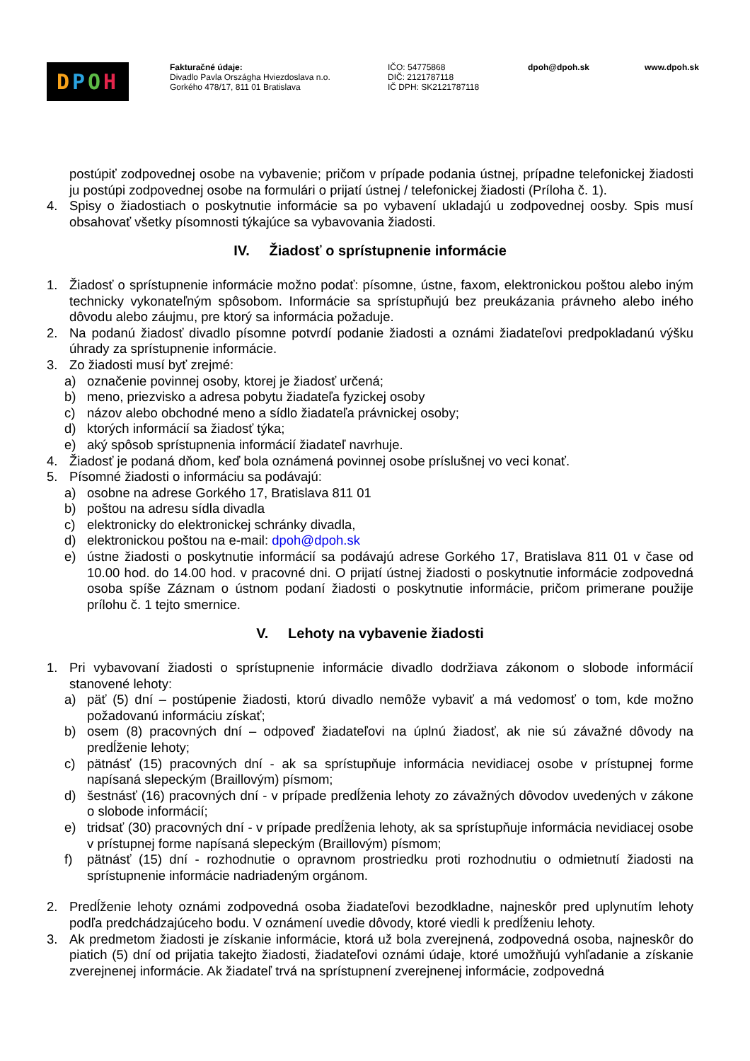DPOH
Fakturačné údaje:
Divadlo Pavla Országha Hviezdoslava n.o.
Gorkého 478/17, 811 01 Bratislava
IČO: 54775868
DIČ: 2121787118
IČ DPH: SK2121787118
dpoh@dpoh.sk www.dpoh.sk
postúpiť zodpovednej osobe na vybavenie; pričom v prípade podania ústnej, prípadne telefonickej žiadosti ju postúpi zodpovednej osobe na formulári o prijatí ústnej / telefonickej žiadosti (Príloha č. 1).
4. Spisy o žiadostiach o poskytnutie informácie sa po vybavení ukladajú u zodpovednej oosby. Spis musí obsahovať všetky písomnosti týkajúce sa vybavovania žiadosti.
IV. Žiadosť o sprístupnenie informácie
1. Žiadosť o sprístupnenie informácie možno podať: písomne, ústne, faxom, elektronickou poštou alebo iným technicky vykonateľným spôsobom. Informácie sa sprístupňujú bez preukázania právneho alebo iného dôvodu alebo záujmu, pre ktorý sa informácia požaduje.
2. Na podanú žiadosť divadlo písomne potvrdí podanie žiadosti a oznámi žiadateľovi predpokladanú výšku úhrady za sprístupnenie informácie.
3. Zo žiadosti musí byť zrejmé:
a) označenie povinnej osoby, ktorej je žiadosť určená;
b) meno, priezvisko a adresa pobytu žiadateľa fyzickej osoby
c) názov alebo obchodné meno a sídlo žiadateľa právnickej osoby;
d) ktorých informácií sa žiadosť týka;
e) aký spôsob sprístupnenia informácií žiadateľ navrhuje.
4. Žiadosť je podaná dňom, keď bola oznámená povinnej osobe príslušnej vo veci konať.
5. Písomné žiadosti o informáciu sa podávajú:
a) osobne na adrese Gorkého 17, Bratislava 811 01
b) poštou na adresu sídla divadla
c) elektronicky do elektronickej schránky divadla,
d) elektronickou poštou na e-mail: dpoh@dpoh.sk
e) ústne žiadosti o poskytnutie informácií sa podávajú adrese Gorkého 17, Bratislava 811 01 v čase od 10.00 hod. do 14.00 hod. v pracovné dni. O prijatí ústnej žiadosti o poskytnutie informácie zodpovedná osoba spíše Záznam o ústnom podaní žiadosti o poskytnutie informácie, pričom primerane použije prílohu č. 1 tejto smernice.
V. Lehoty na vybavenie žiadosti
1. Pri vybavovaní žiadosti o sprístupnenie informácie divadlo dodržiava zákonom o slobode informácií stanovené lehoty:
a) päť (5) dní – postúpenie žiadosti, ktorú divadlo nemôže vybaviť a má vedomosť o tom, kde možno požadovanú informáciu získať;
b) osem (8) pracovných dní – odpoveď žiadateľovi na úplnú žiadosť, ak nie sú závažné dôvody na predĺženie lehoty;
c) pätnásť (15) pracovných dní - ak sa sprístupňuje informácia nevidiacej osobe v prístupnej forme napísaná slepeckým (Braillovým) písmom;
d) šestnásť (16) pracovných dní - v prípade predĺženia lehoty zo závažných dôvodov uvedených v zákone o slobode informácií;
e) tridsať (30) pracovných dní - v prípade predĺženia lehoty, ak sa sprístupňuje informácia nevidiacej osobe v prístupnej forme napísaná slepeckým (Braillovým) písmom;
f) pätnásť (15) dní - rozhodnutie o opravnom prostriedku proti rozhodnutiu o odmietnutí žiadosti na sprístupnenie informácie nadriadeným orgánom.
2. Predĺženie lehoty oznámi zodpovedná osoba žiadateľovi bezodkladne, najneskôr pred uplynutím lehoty podľa predchádzajúceho bodu. V oznámení uvedie dôvody, ktoré viedli k predĺženiu lehoty.
3. Ak predmetom žiadosti je získanie informácie, ktorá už bola zverejnená, zodpovedná osoba, najneskôr do piatich (5) dní od prijatia takejto žiadosti, žiadateľovi oznámi údaje, ktoré umožňujú vyhľadanie a získanie zverejnenej informácie. Ak žiadateľ trvá na sprístupnení zverejnenej informácie, zodpovedná